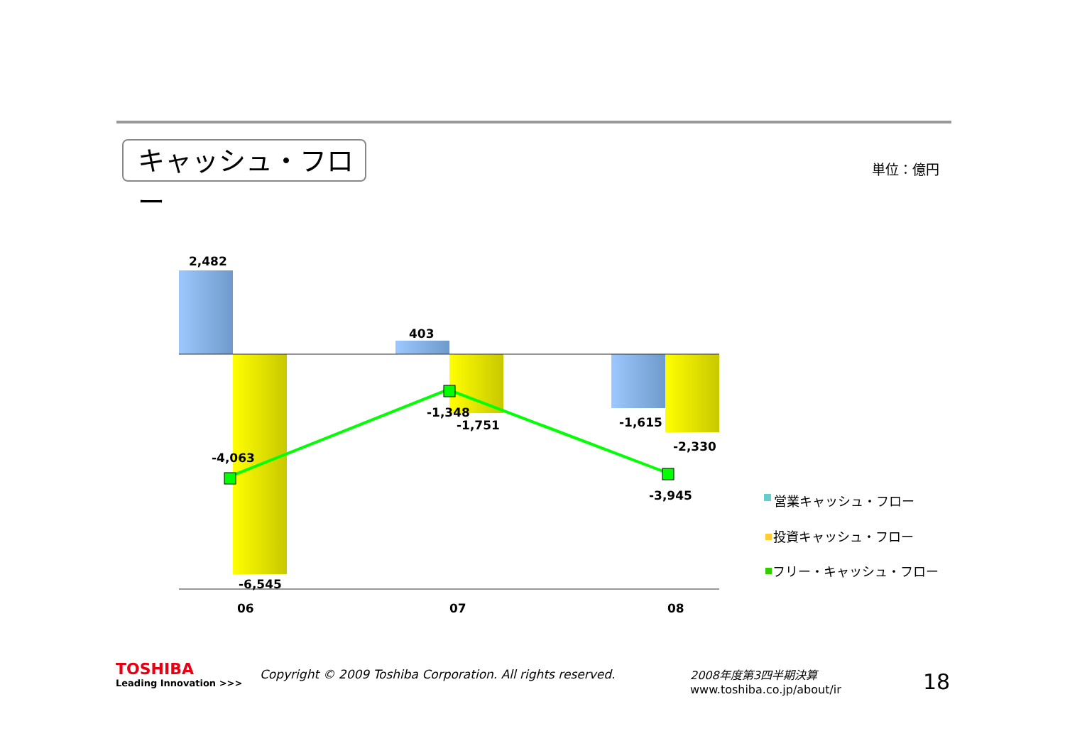キャッシュ・フロー 単位：億円
2,482
-6,545
-4,063
403
-1,348
-1,751
-1,615
-2,330
-3,945
06
07
08
営業キャッシュ・フロー
投資キャッシュ・フロー
フリー・キャッシュ・フロー
TOSHIBA
Leading Innovation >>>
Copyright © 2009 Toshiba Corporation. All rights reserved.
2008年度第3四半期決算
www.toshiba.co.jp/about/ir
18